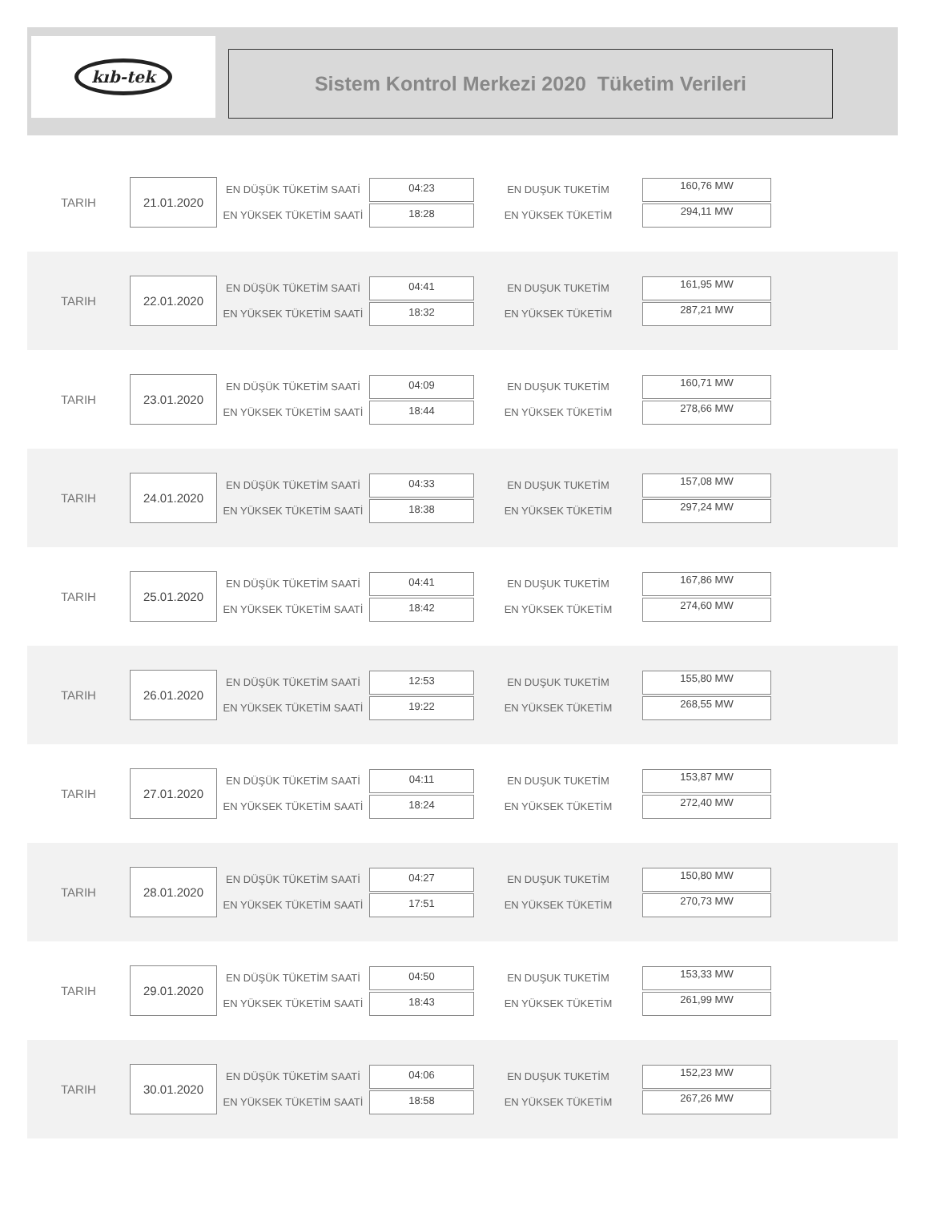kıb-tek
Sistem Kontrol Merkezi 2020 Tüketim Verileri
TARIH
21.01.2020
EN DÜŞÜK TÜKETİM SAATİ
EN YÜKSEK TÜKETİM SAATİ
04:23
18:28
EN DUŞUK TUKETİM
EN YÜKSEK TÜKETİM
160,76 MW
294,11 MW
TARIH
22.01.2020
EN DÜŞÜK TÜKETİM SAATİ
EN YÜKSEK TÜKETİM SAATİ
04:41
18:32
EN DUŞUK TUKETİM
EN YÜKSEK TÜKETİM
161,95 MW
287,21 MW
TARIH
23.01.2020
EN DÜŞÜK TÜKETİM SAATİ
EN YÜKSEK TÜKETİM SAATİ
04:09
18:44
EN DUŞUK TUKETİM
EN YÜKSEK TÜKETİM
160,71 MW
278,66 MW
TARIH
24.01.2020
EN DÜŞÜK TÜKETİM SAATİ
EN YÜKSEK TÜKETİM SAATİ
04:33
18:38
EN DUŞUK TUKETİM
EN YÜKSEK TÜKETİM
157,08 MW
297,24 MW
TARIH
25.01.2020
EN DÜŞÜK TÜKETİM SAATİ
EN YÜKSEK TÜKETİM SAATİ
04:41
18:42
EN DUŞUK TUKETİM
EN YÜKSEK TÜKETİM
167,86 MW
274,60 MW
TARIH
26.01.2020
EN DÜŞÜK TÜKETİM SAATİ
EN YÜKSEK TÜKETİM SAATİ
12:53
19:22
EN DUŞUK TUKETİM
EN YÜKSEK TÜKETİM
155,80 MW
268,55 MW
TARIH
27.01.2020
EN DÜŞÜK TÜKETİM SAATİ
EN YÜKSEK TÜKETİM SAATİ
04:11
18:24
EN DUŞUK TUKETİM
EN YÜKSEK TÜKETİM
153,87 MW
272,40 MW
TARIH
28.01.2020
EN DÜŞÜK TÜKETİM SAATİ
EN YÜKSEK TÜKETİM SAATİ
04:27
17:51
EN DUŞUK TUKETİM
EN YÜKSEK TÜKETİM
150,80 MW
270,73 MW
TARIH
29.01.2020
EN DÜŞÜK TÜKETİM SAATİ
EN YÜKSEK TÜKETİM SAATİ
04:50
18:43
EN DUŞUK TUKETİM
EN YÜKSEK TÜKETİM
153,33 MW
261,99 MW
TARIH
30.01.2020
EN DÜŞÜK TÜKETİM SAATİ
EN YÜKSEK TÜKETİM SAATİ
04:06
18:58
EN DUŞUK TUKETİM
EN YÜKSEK TÜKETİM
152,23 MW
267,26 MW